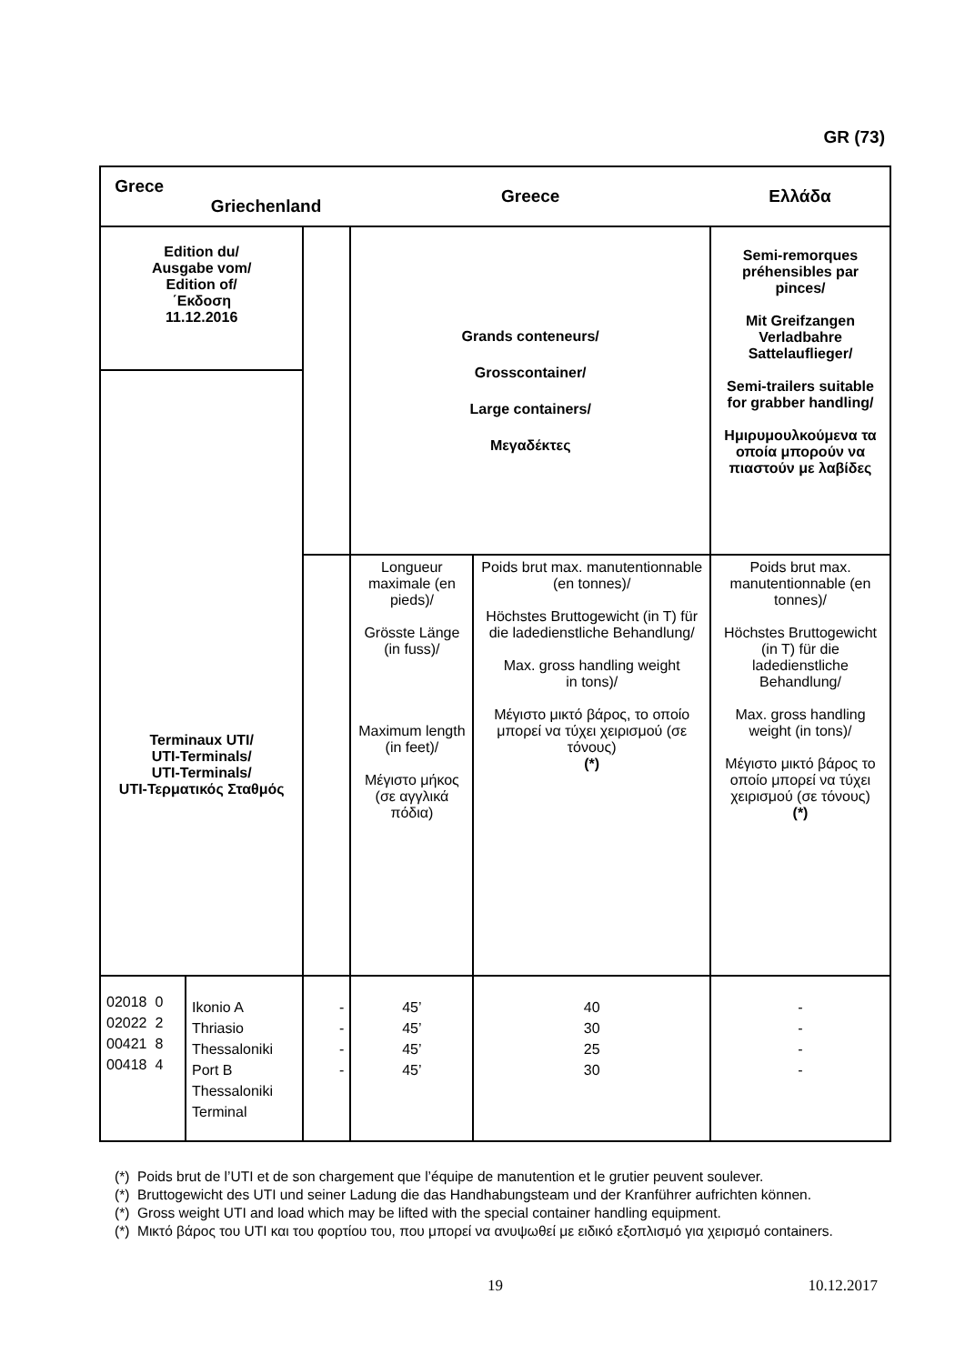GR (73)
| Grece Griechenland | | | Greece | | Ελλάδα |
| Edition du/ Ausgabe vom/ Edition of/ ΄Εκδοση 11.12.2016 | | | Grands conteneurs/ Grosscontainer/ Large containers/ Μεγαδέκτες | | Semi-remorques préhensibles par pinces/ Mit Greifzangen Verladbahre Sattelauflieger/ Semi-trailers suitable for grabber handling/ Ημιρυμουλκούμενα τα οποία μπορούν να πιαστούν με λαβίδες |
| Terminaux UTI/ UTI-Terminals/ UTI-Terminals/ UTI-Τερματικός Σταθμός | | | Longueur maximale (en pieds)/ Grösste Länge (in fuss)/ Maximum length (in feet)/ Μέγιστο μήκος (σε αγγλικά πόδια) | Poids brut max. manutentionnable (en tonnes)/ Höchstes Bruttogewicht (in T) für die ladedienstliche Behandlung/ Max. gross handling weight in tons)/ Μέγιστο μικτό βάρος, το οποίο μπορεί να τύχει χειρισμού (σε τόνους) (*) | Poids brut max. manutentionnable (en tonnes)/ Höchstes Bruttogewicht (in T) für die ladedienstliche Behandlung/ Max. gross handling weight (in tons)/ Μέγιστο μικτό βάρος το οποίο μπορεί να τύχει χειρισμού (σε τόνους) (*) |
| 02018 0 02022 2 00421 8 00418 4 | Ikonio A Thriasio Thessaloniki Port B Thessaloniki Terminal | - - - - | 45’ 45’ 45’ 45’ | 40 30 25 30 | - - - - |
(*) Poids brut de l’UTI et de son chargement que l’équipe de manutention et le grutier peuvent soulever.
(*) Bruttogewicht des UTI und seiner Ladung die das Handhabungsteam und der Kranführer aufrichten können.
(*) Gross weight UTI and load which may be lifted with the special container handling equipment.
(*) Μικτό βάρος του UTI και του φορτίου του, που μπορεί να ανυψωθεί με ειδικό εξοπλισμό για χειρισμό containers.
19 10.12.2017